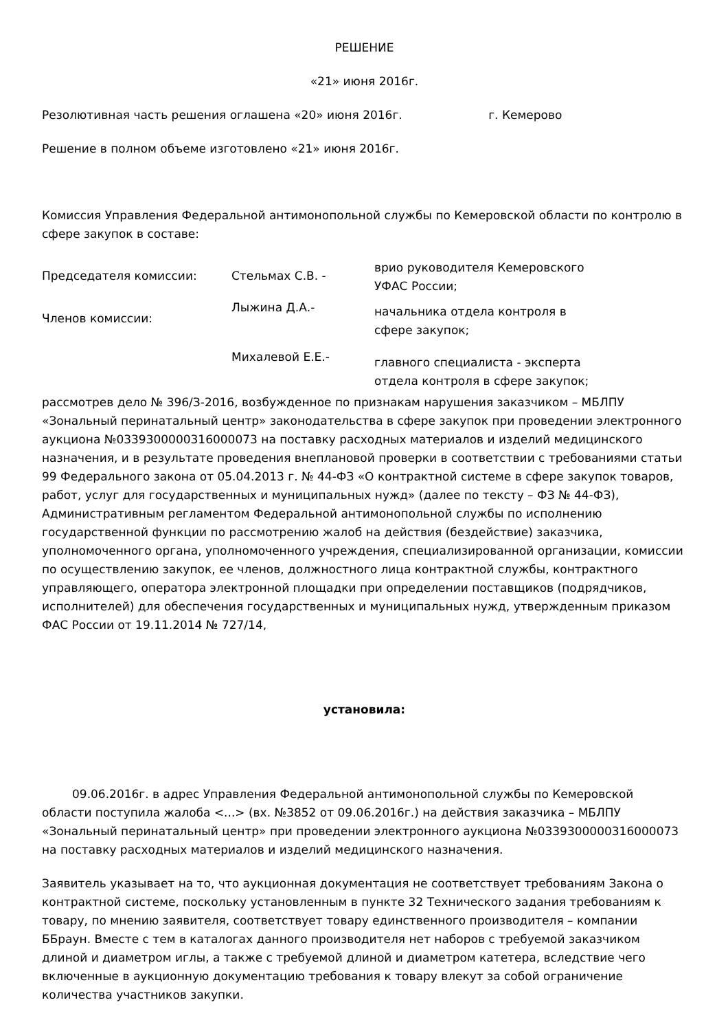РЕШЕНИЕ
«21» июня 2016г.
Резолютивная часть решения оглашена «20» июня 2016г. г. Кемерово
Решение в полном объеме изготовлено «21» июня 2016г.
Комиссия Управления Федеральной антимонопольной службы по Кемеровской области по контролю в сфере закупок в составе:
| Председателя комиссии: | Стельмах С.В. - | врио руководителя Кемеровского УФАС России; |
| Членов комиссии: | Лыжина Д.А.- | начальника отдела контроля в сфере закупок; |
| | Михалевой Е.Е.- | главного специалиста - эксперта отдела контроля в сфере закупок; |
рассмотрев дело № 396/З-2016, возбужденное по признакам нарушения заказчиком – МБЛПУ «Зональный перинатальный центр» законодательства в сфере закупок при проведении электронного аукциона №0339300000316000073 на поставку расходных материалов и изделий медицинского назначения, и в результате проведения внеплановой проверки в соответствии с требованиями статьи 99 Федерального закона от 05.04.2013 г. № 44-ФЗ «О контрактной системе в сфере закупок товаров, работ, услуг для государственных и муниципальных нужд» (далее по тексту – ФЗ № 44-ФЗ), Административным регламентом Федеральной антимонопольной службы по исполнению государственной функции по рассмотрению жалоб на действия (бездействие) заказчика, уполномоченного органа, уполномоченного учреждения, специализированной организации, комиссии по осуществлению закупок, ее членов, должностного лица контрактной службы, контрактного управляющего, оператора электронной площадки при определении поставщиков (подрядчиков, исполнителей) для обеспечения государственных и муниципальных нужд, утвержденным приказом ФАС России от 19.11.2014 № 727/14,
установила:
09.06.2016г. в адрес Управления Федеральной антимонопольной службы по Кемеровской области поступила жалоба <...> (вх. №3852 от 09.06.2016г.) на действия заказчика – МБЛПУ «Зональный перинатальный центр» при проведении электронного аукциона №0339300000316000073 на поставку расходных материалов и изделий медицинского назначения.
Заявитель указывает на то, что аукционная документация не соответствует требованиям Закона о контрактной системе, поскольку установленным в пункте 32 Технического задания требованиям к товару, по мнению заявителя, соответствует товару единственного производителя – компании ББраун. Вместе с тем в каталогах данного производителя нет наборов с требуемой заказчиком длиной и диаметром иглы, а также с требуемой длиной и диаметром катетера, вследствие чего включенные в аукционную документацию требования к товару влекут за собой ограничение количества участников закупки.